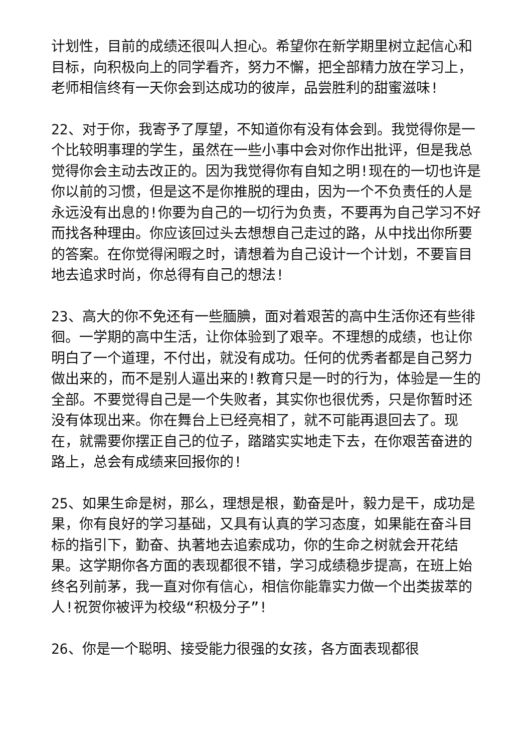计划性，目前的成绩还很叫人担心。希望你在新学期里树立起信心和目标，向积极向上的同学看齐，努力不懈，把全部精力放在学习上，老师相信终有一天你会到达成功的彼岸，品尝胜利的甜蜜滋味!
22、对于你，我寄予了厚望，不知道你有没有体会到。我觉得你是一个比较明事理的学生，虽然在一些小事中会对你作出批评，但是我总觉得你会主动去改正的。因为我觉得你有自知之明!现在的一切也许是你以前的习惯，但是这不是你推脱的理由，因为一个不负责任的人是永远没有出息的!你要为自己的一切行为负责，不要再为自己学习不好而找各种理由。你应该回过头去想想自己走过的路，从中找出你所要的答案。在你觉得闲暇之时，请想着为自己设计一个计划，不要盲目地去追求时尚，你总得有自己的想法!
23、高大的你不免还有一些腼腆，面对着艰苦的高中生活你还有些徘徊。一学期的高中生活，让你体验到了艰辛。不理想的成绩，也让你明白了一个道理，不付出，就没有成功。任何的优秀者都是自己努力做出来的，而不是别人逼出来的!教育只是一时的行为，体验是一生的全部。不要觉得自己是一个失败者，其实你也很优秀，只是你暂时还没有体现出来。你在舞台上已经亮相了，就不可能再退回去了。现在，就需要你摆正自己的位子，踏踏实实地走下去，在你艰苦奋进的路上，总会有成绩来回报你的!
25、如果生命是树，那么，理想是根，勤奋是叶，毅力是干，成功是果，你有良好的学习基础，又具有认真的学习态度，如果能在奋斗目标的指引下，勤奋、执著地去追索成功，你的生命之树就会开花结果。这学期你各方面的表现都很不错，学习成绩稳步提高，在班上始终名列前茅，我一直对你有信心，相信你能靠实力做一个出类拔萃的人!祝贺你被评为校级“积极分子”!
26、你是一个聪明、接受能力很强的女孩，各方面表现都很